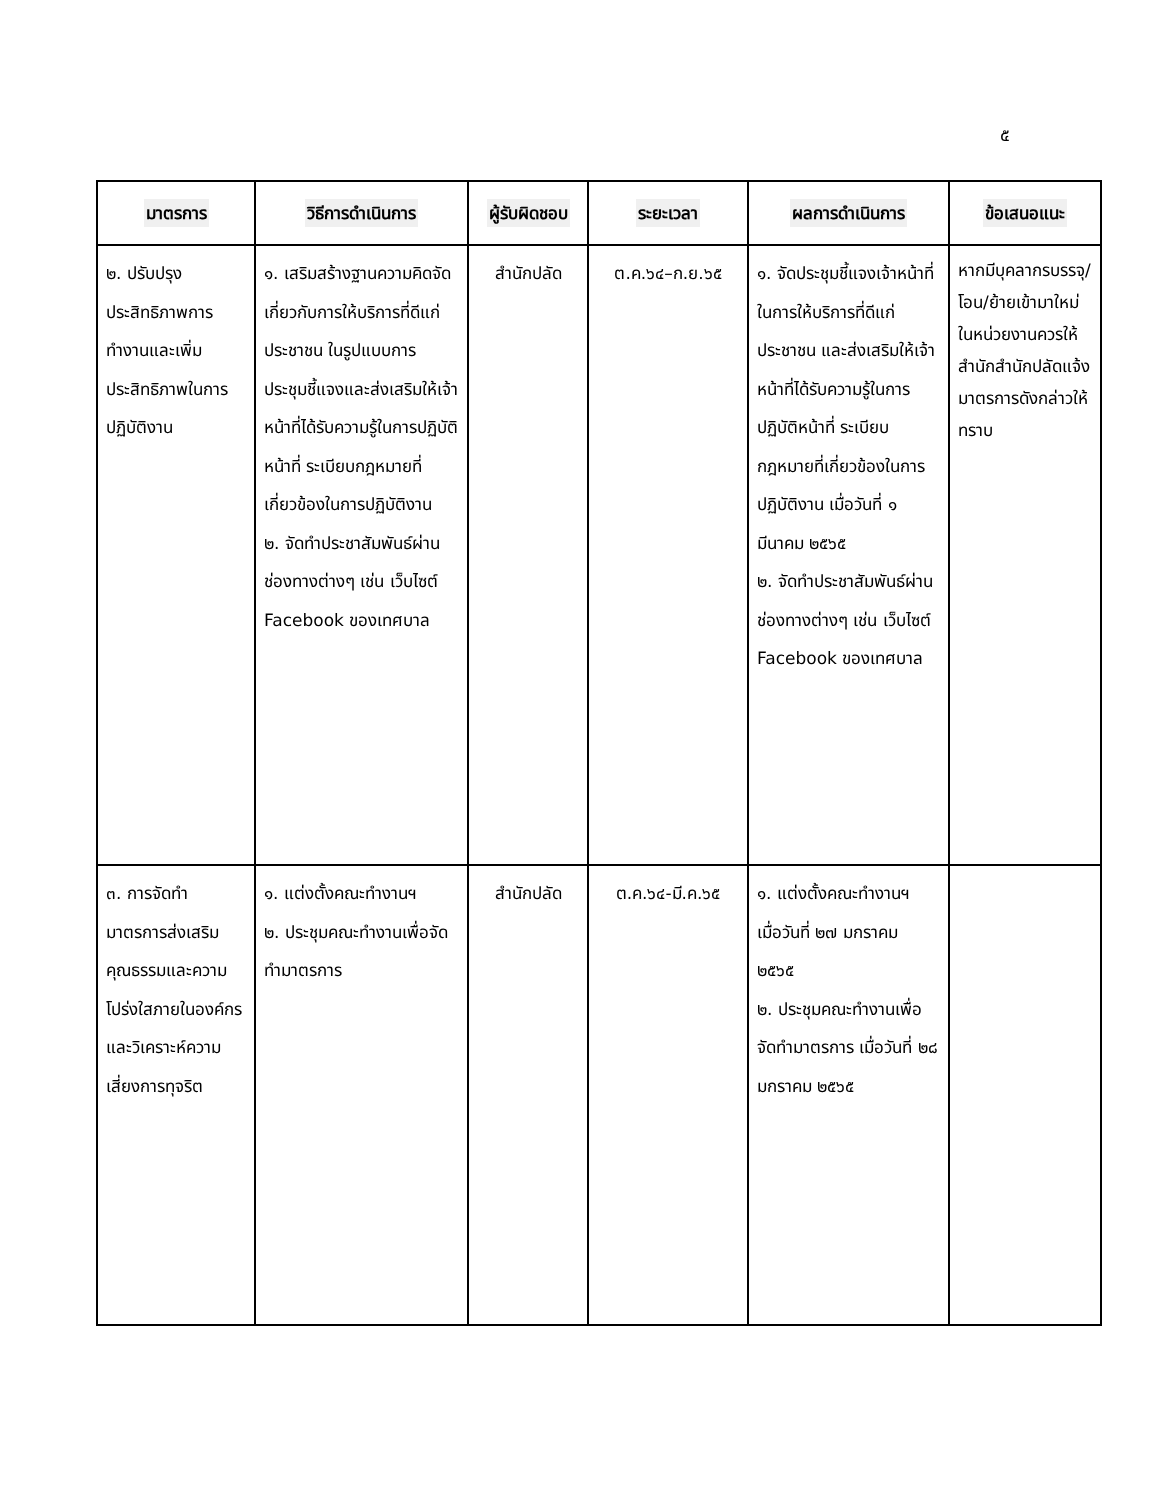๕
| มาตรการ | วิธีการดำเนินการ | ผู้รับผิดชอบ | ระยะเวลา | ผลการดำเนินการ | ข้อเสนอแนะ |
| --- | --- | --- | --- | --- | --- |
| ๒. ปรับปรุงประสิทธิภาพการทำงานและเพิ่มประสิทธิภาพในการปฏิบัติงาน | ๑. เสริมสร้างฐานความคิดจัดเกี่ยวกับการให้บริการที่ดีแก่ประชาชน ในรูปแบบการประชุมชี้แจงและส่งเสริมให้เจ้าหน้าที่ได้รับความรู้ในการปฏิบัติหน้าที่ ระเบียบกฎหมายที่เกี่ยวข้องในการปฏิบัติงาน ๒. จัดทำประชาสัมพันธ์ผ่านช่องทางต่างๆ เช่น เว็บไซต์ Facebook ของเทศบาล | สำนักปลัด | ต.ค.๖๔–ก.ย.๖๕ | ๑. จัดประชุมชี้แจงเจ้าหน้าที่ในการให้บริการที่ดีแก่ประชาชน และส่งเสริมให้เจ้าหน้าที่ได้รับความรู้ในการปฏิบัติหน้าที่ ระเบียบกฎหมายที่เกี่ยวข้องในการปฏิบัติงาน เมื่อวันที่ ๑ มีนาคม ๒๕๖๕ ๒. จัดทำประชาสัมพันธ์ผ่านช่องทางต่างๆ เช่น เว็บไซต์ Facebook ของเทศบาล | หากมีบุคลากรบรรจุ/โอน/ย้ายเข้ามาใหม่ในหน่วยงานควรให้สำนักสำนักปลัดแจ้งมาตรการดังกล่าวให้ทราบ |
| ๓. การจัดทำมาตรการส่งเสริมคุณธรรมและความโปร่งใสภายในองค์กรและวิเคราะห์ความเสี่ยงการทุจริต | ๑. แต่งตั้งคณะทำงานฯ ๒. ประชุมคณะทำงานเพื่อจัดทำมาตรการ | สำนักปลัด | ต.ค.๖๔-มี.ค.๖๕ | ๑. แต่งตั้งคณะทำงานฯ เมื่อวันที่ ๒๗ มกราคม ๒๕๖๕ ๒. ประชุมคณะทำงานเพื่อจัดทำมาตรการ เมื่อวันที่ ๒๘ มกราคม ๒๕๖๕ | |